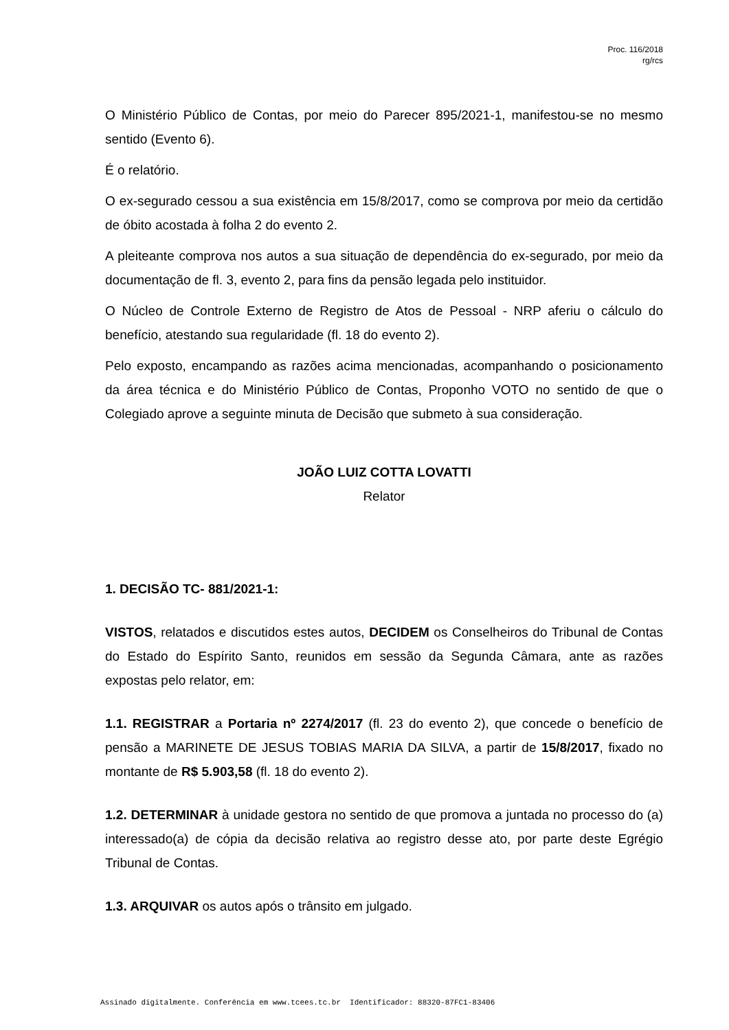Proc. 116/2018
rg/rcs
O Ministério Público de Contas, por meio do Parecer 895/2021-1, manifestou-se no mesmo sentido (Evento 6).
É o relatório.
O ex-segurado cessou a sua existência em 15/8/2017, como se comprova por meio da certidão de óbito acostada à folha 2 do evento 2.
A pleiteante comprova nos autos a sua situação de dependência do ex-segurado, por meio da documentação de fl. 3, evento 2, para fins da pensão legada pelo instituidor.
O Núcleo de Controle Externo de Registro de Atos de Pessoal - NRP aferiu o cálculo do benefício, atestando sua regularidade (fl. 18 do evento 2).
Pelo exposto, encampando as razões acima mencionadas, acompanhando o posicionamento da área técnica e do Ministério Público de Contas, Proponho VOTO no sentido de que o Colegiado aprove a seguinte minuta de Decisão que submeto à sua consideração.
JOÃO LUIZ COTTA LOVATTI
Relator
1. DECISÃO TC- 881/2021-1:
VISTOS, relatados e discutidos estes autos, DECIDEM os Conselheiros do Tribunal de Contas do Estado do Espírito Santo, reunidos em sessão da Segunda Câmara, ante as razões expostas pelo relator, em:
1.1. REGISTRAR a Portaria nº 2274/2017 (fl. 23 do evento 2), que concede o benefício de pensão a MARINETE DE JESUS TOBIAS MARIA DA SILVA, a partir de 15/8/2017, fixado no montante de R$ 5.903,58 (fl. 18 do evento 2).
1.2. DETERMINAR à unidade gestora no sentido de que promova a juntada no processo do (a) interessado(a) de cópia da decisão relativa ao registro desse ato, por parte deste Egrégio Tribunal de Contas.
1.3. ARQUIVAR os autos após o trânsito em julgado.
Assinado digitalmente. Conferência em www.tcees.tc.br Identificador: 88320-87FC1-83406